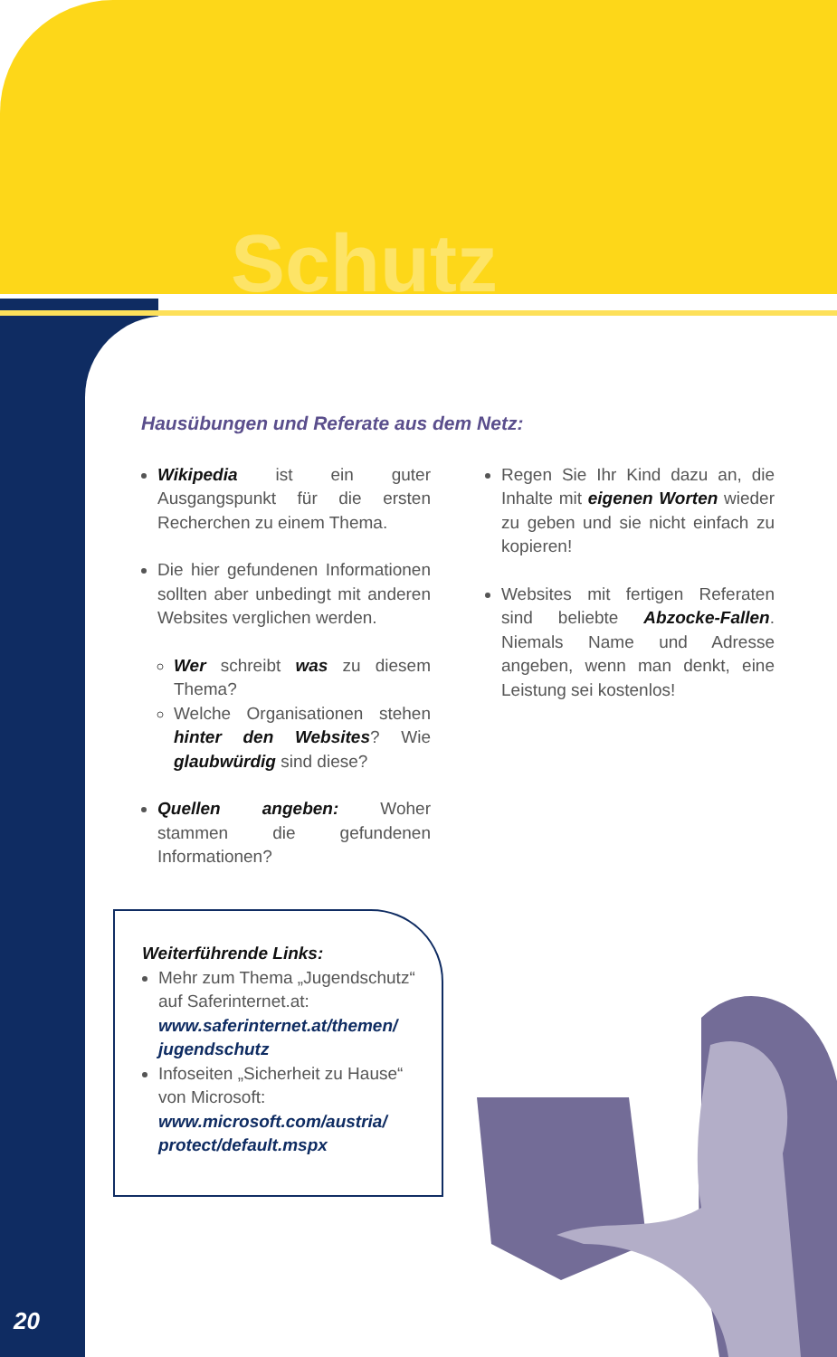Schutz
Hausübungen und Referate aus dem Netz:
Wikipedia ist ein guter Ausgangspunkt für die ersten Recherchen zu einem Thema.
Die hier gefundenen Informationen sollten aber unbedingt mit anderen Websites verglichen werden.
Wer schreibt was zu diesem Thema?
Welche Organisationen stehen hinter den Websites? Wie glaubwürdig sind diese?
Quellen angeben: Woher stammen die gefundenen Informationen?
Regen Sie Ihr Kind dazu an, die Inhalte mit eigenen Worten wieder zu geben und sie nicht einfach zu kopieren!
Websites mit fertigen Referaten sind beliebte Abzocke-Fallen. Niemals Name und Adresse angeben, wenn man denkt, eine Leistung sei kostenlos!
Weiterführende Links:
Mehr zum Thema „Jugendschutz“ auf Saferinternet.at: www.saferinternet.at/themen/ jugendschutz
Infoseiten „Sicherheit zu Hause“ von Microsoft: www.microsoft.com/austria/ protect/default.mspx
20